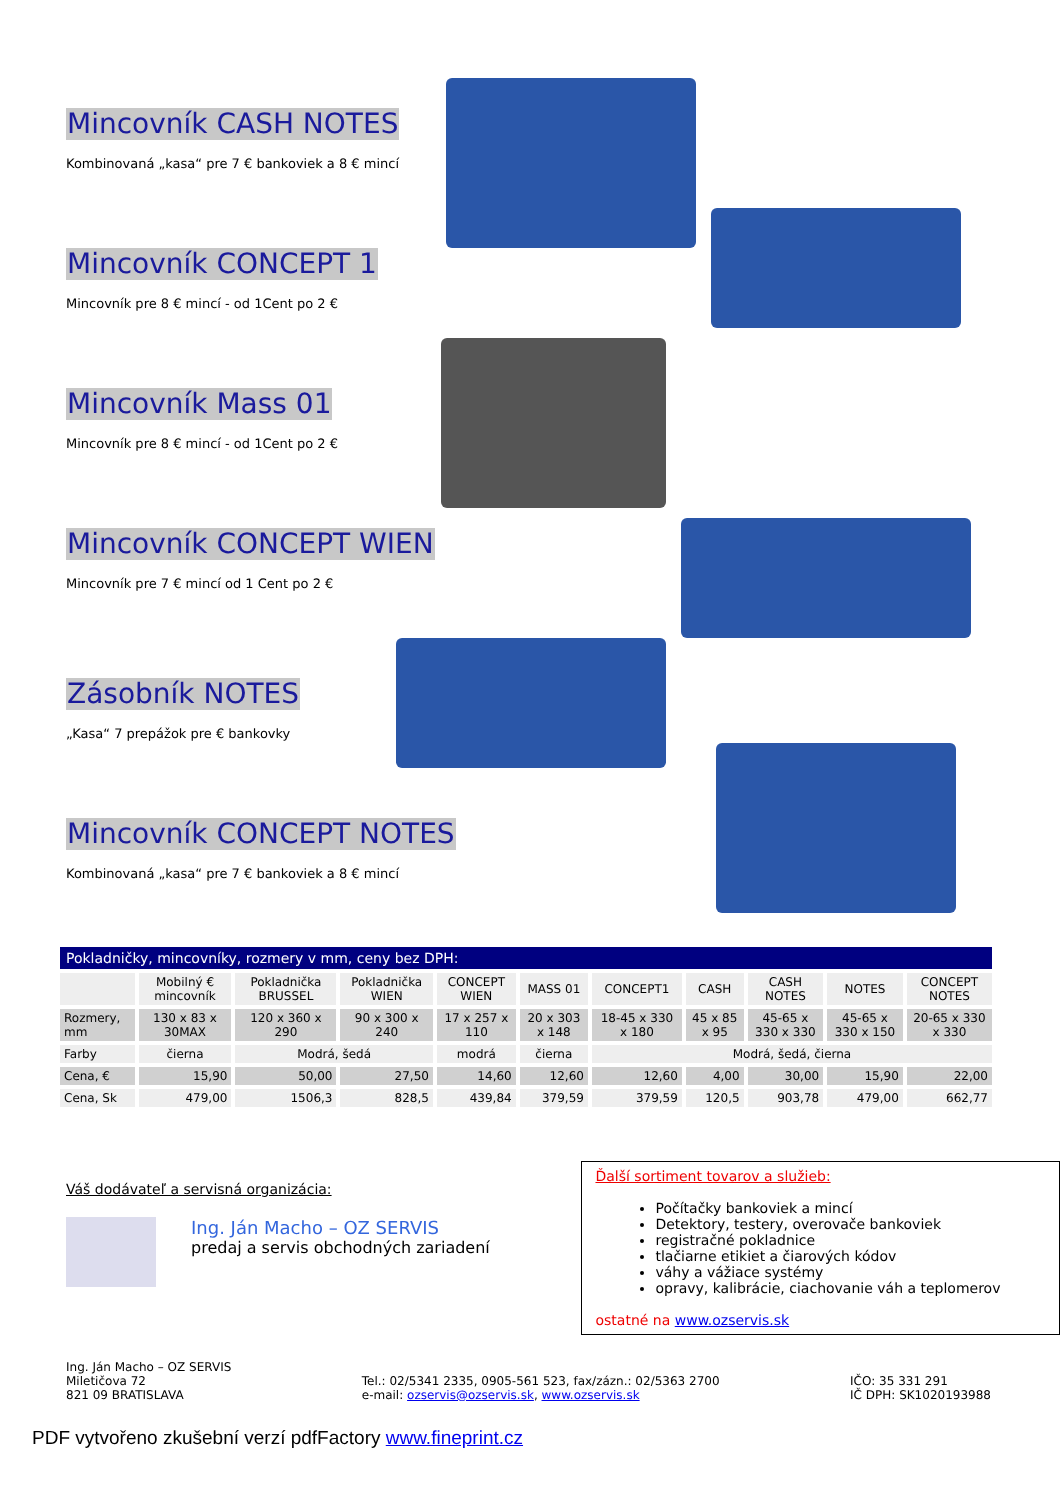Mincovník CASH NOTES
Kombinovaná „kasa“ pre 7 € bankoviek a 8 € mincí
Mincovník CONCEPT 1
Mincovník pre 8 € mincí - od 1Cent po 2 €
Mincovník Mass 01
Mincovník pre 8 € mincí - od 1Cent po 2 €
Mincovník CONCEPT WIEN
Mincovník pre 7 € mincí od 1 Cent po 2 €
Zásobník NOTES
„Kasa“ 7 prepážok pre € bankovky
Mincovník CONCEPT NOTES
Kombinovaná „kasa“ pre 7 € bankoviek a 8 € mincí
| Pokladničky, mincovníky, rozmery v mm, ceny bez DPH: | | | | | | | | | | |
| | Mobilný € mincovník | Pokladnička BRUSSEL | Pokladnička WIEN | CONCEPT WIEN | MASS 01 | CONCEPT1 | CASH | CASH NOTES | NOTES | CONCEPT NOTES |
| Rozmery, mm | 130 x 83 x 30MAX | 120 x 360 x 290 | 90 x 300 x 240 | 17 x 257 x 110 | 20 x 303 x 148 | 18-45 x 330 x 180 | 45 x 85 x 95 | 45-65 x 330 x 330 | 45-65 x 330 x 150 | 20-65 x 330 x 330 |
| Farby | čierna | Modrá, šedá | | modrá | čierna | Modrá, šedá, čierna | | | | |
| Cena, € | 15,90 | 50,00 | 27,50 | 14,60 | 12,60 | 12,60 | 4,00 | 30,00 | 15,90 | 22,00 |
| Cena, Sk | 479,00 | 1506,3 | 828,5 | 439,84 | 379,59 | 379,59 | 120,5 | 903,78 | 479,00 | 662,77 |
Váš dodávateľ a servisná organizácia:
Ing. Ján Macho – OZ SERVIS
predaj a servis obchodných zariadení
Ďalší sortiment tovarov a služieb:
Počítačky bankoviek a mincí
Detektory, testery, overovače bankoviek
registračné pokladnice
tlačiarne etikiet a čiarových kódov
váhy a vážiace systémy
opravy, kalibrácie, ciachovanie váh a teplomerov
ostatné na www.ozservis.sk
Ing. Ján Macho – OZ SERVIS
Miletičova 72
821 09 BRATISLAVA
Tel.: 02/5341 2335, 0905-561 523, fax/zázn.: 02/5363 2700
e-mail: ozservis@ozservis.sk, www.ozservis.sk
IČO: 35 331 291
IČ DPH: SK1020193988
PDF vytvořeno zkušební verzí pdfFactory www.fineprint.cz